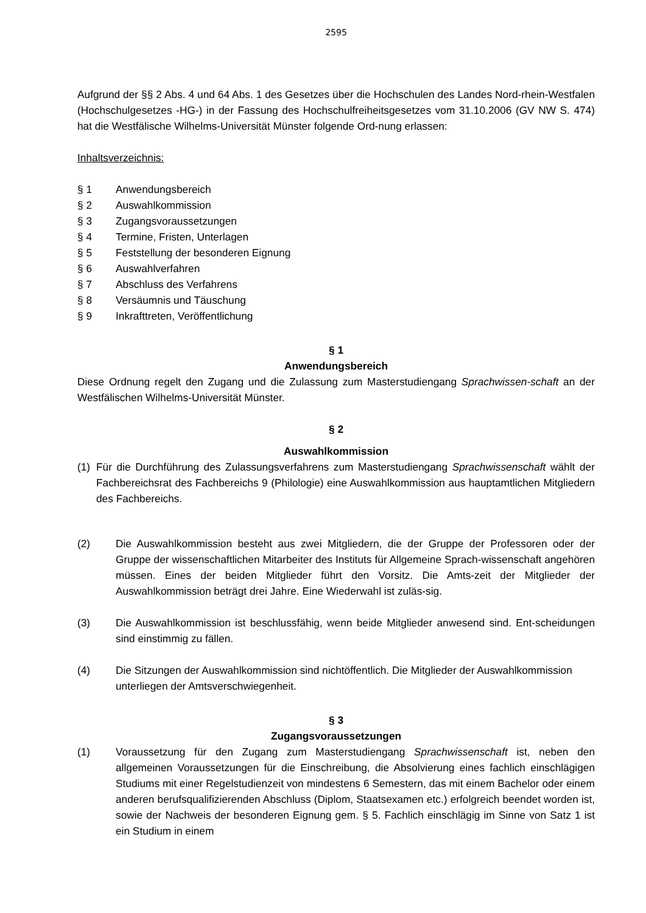2595
Aufgrund der §§ 2 Abs. 4 und 64 Abs. 1 des Gesetzes über die Hochschulen des Landes Nord-rhein-Westfalen (Hochschulgesetzes -HG-) in der Fassung des Hochschulfreiheitsgesetzes vom 31.10.2006 (GV NW S. 474) hat die Westfälische Wilhelms-Universität Münster folgende Ord-nung erlassen:
Inhaltsverzeichnis:
§ 1 Anwendungsbereich
§ 2 Auswahlkommission
§ 3 Zugangsvoraussetzungen
§ 4 Termine, Fristen, Unterlagen
§ 5 Feststellung der besonderen Eignung
§ 6 Auswahlverfahren
§ 7 Abschluss des Verfahrens
§ 8 Versäumnis und Täuschung
§ 9 Inkrafttreten, Veröffentlichung
§ 1
Anwendungsbereich
Diese Ordnung regelt den Zugang und die Zulassung zum Masterstudiengang Sprachwissen-schaft an der Westfälischen Wilhelms-Universität Münster.
§ 2
Auswahlkommission
(1)
Für die Durchführung des Zulassungsverfahrens zum Masterstudiengang Sprachwissenschaft wählt der Fachbereichsrat des Fachbereichs 9 (Philologie) eine Auswahlkommission aus hauptamtlichen Mitgliedern des Fachbereichs.
(2) Die Auswahlkommission besteht aus zwei Mitgliedern, die der Gruppe der Professoren oder der Gruppe der wissenschaftlichen Mitarbeiter des Instituts für Allgemeine Sprach-wissenschaft angehören müssen. Eines der beiden Mitglieder führt den Vorsitz. Die Amts-zeit der Mitglieder der Auswahlkommission beträgt drei Jahre. Eine Wiederwahl ist zuläs-sig.
(3) Die Auswahlkommission ist beschlussfähig, wenn beide Mitglieder anwesend sind. Ent-scheidungen sind einstimmig zu fällen.
(4) Die Sitzungen der Auswahlkommission sind nichtöffentlich. Die Mitglieder der Auswahlkommission unterliegen der Amtsverschwiegenheit.
§ 3
Zugangsvoraussetzungen
(1) Voraussetzung für den Zugang zum Masterstudiengang Sprachwissenschaft ist, neben den allgemeinen Voraussetzungen für die Einschreibung, die Absolvierung eines fachlich einschlägigen Studiums mit einer Regelstudienzeit von mindestens 6 Semestern, das mit einem Bachelor oder einem anderen berufsqualifizierenden Abschluss (Diplom, Staatsexamen etc.) erfolgreich beendet worden ist, sowie der Nachweis der besonderen Eignung gem. § 5. Fachlich einschlägig im Sinne von Satz 1 ist ein Studium in einem